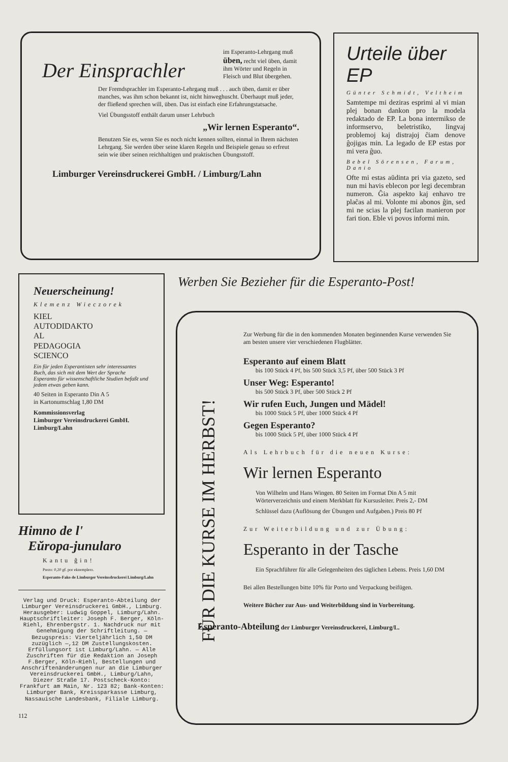Der Einsprachler
im Esperanto-Lehrgang muß üben, recht viel üben, damit ihm Wörter und Regeln in Fleisch und Blut übergehen.
Der Fremdsprachler im Esperanto-Lehrgang muß . . . auch üben, damit er über manches, was ihm schon bekannt ist, nicht hinweghuscht. Überhaupt muß jeder, der fließend sprechen will, üben. Das ist einfach eine Erfahrungstatsache.
Viel Übungsstoff enthält darum unser Lehrbuch
„Wir lernen Esperanto“.
Benutzen Sie es, wenn Sie es noch nicht kennen sollten, einmal in Ihrem nächsten Lehrgang. Sie werden über seine klaren Regeln und Beispiele genau so erfreut sein wie über seinen reichhaltigen und praktischen Übungsstoff.
Limburger Vereinsdruckerei GmbH. / Limburg/Lahn
Urteile über EP
Günter Schmidt, Veltheim
Samtempe mi deziras esprimi al vi mian plej bonan dankon pro la modela redaktado de EP. La bona intermikso de informservo, beletristiko, lingvaj problemoj kaj distrajoj ĉiam denove ĝojigas min. La legado de EP estas por mi vera ĝuo.
Bebel Sörensen, Farum, Danio
Ofte mi estas aŭdinta pri via gazeto, sed nun mi havis eblecon por legi decembran numeron. Ĝia aspekto kaj enhavo tre plaĉas al mi. Volonte mi abonos ĝin, sed mi ne scias la plej facilan manieron por fari tion. Eble vi povos informi min.
Neuerscheinung!
Klemenz Wieczorek
KIEL
AUTODIDAKTO
AL
PEDAGOGIA
SCIENCO
Ein für jeden Esperantisten sehr interessantes Buch, das sich mit dem Wert der Sprache Esperanto für wissenschaftliche Studien befaßt und jedem etwas geben kann.
40 Seiten in Esperanto Din A 5
in Kartonumschlag 1,80 DM
Kommissionsverlag
Limburger Vereinsdruckerei GmbH.
Limburg/Lahn
Himno de l'
Eŭropa-junularo
Kantu ĝin!
Prezo: 0,20 gf. por ekzemplero.
Esperanto-Fako de Limburger Vereinsdruckerei Limburg/Lahn
Verlag und Druck: Esperanto-Abteilung der Limburger Vereinsdruckerei GmbH., Limburg. Herausgeber: Ludwig Goppel, Limburg/Lahn. Hauptschriftleiter: Joseph F. Berger, Köln-Riehl, Ehrenbergstr. 1. Nachdruck nur mit Genehmigung der Schriftleitung. — Bezugspreis: Vierteljährlich 1,50 DM zuzüglich —,12 DM Zustellungskosten. Erfüllungsort ist Limburg/Lahn. — Alle Zuschriften für die Redaktion an Joseph F.Berger, Köln-Riehl, Bestellungen und Anschriftenänderungen nur an die Limburger Vereinsdruckerei GmbH., Limburg/Lahn, Diezer Straße 17. Postscheck-Konto: Frankfurt am Main, Nr. 123 82; Bank-Konten: Limburger Bank, Kreissparkasse Limburg, Nassauische Landesbank, Filiale Limburg.
112
Werben Sie Bezieher für die Esperanto-Post!
FÜR DIE KURSE IM HERBST!
Zur Werbung für die in den kommenden Monaten beginnenden Kurse verwenden Sie am besten unsere vier verschiedenen Flugblätter.
Esperanto auf einem Blatt
bis 100 Stück 4 Pf, bis 500 Stück 3,5 Pf, über 500 Stück 3 Pf
Unser Weg: Esperanto!
bis 500 Stück 3 Pf, über 500 Stück 2 Pf
Wir rufen Euch, Jungen und Mädel!
bis 1000 Stück 5 Pf, über 1000 Stück 4 Pf
Gegen Esperanto?
bis 1000 Stück 5 Pf, über 1000 Stück 4 Pf
Als Lehrbuch für die neuen Kurse:
Wir lernen Esperanto
Von Wilhelm und Hans Wingen. 80 Seiten im Format Din A 5 mit Wörterverzeichnis und einem Merkblatt für Kursusleiter. Preis 2,- DM
Schlüssel dazu (Auflösung der Übungen und Aufgaben.) Preis 80 Pf
Zur Weiterbildung und zur Übung:
Esperanto in der Tasche
Ein Sprachführer für alle Gelegenheiten des täglichen Lebens. Preis 1,60 DM
Bei allen Bestellungen bitte 10% für Porto und Verpackung beifügen.
Weitere Bücher zur Aus- und Weiterbildung sind in Vorbereitung.
Esperanto-Abteilung der Limburger Vereinsdruckerei, Limburg/L.